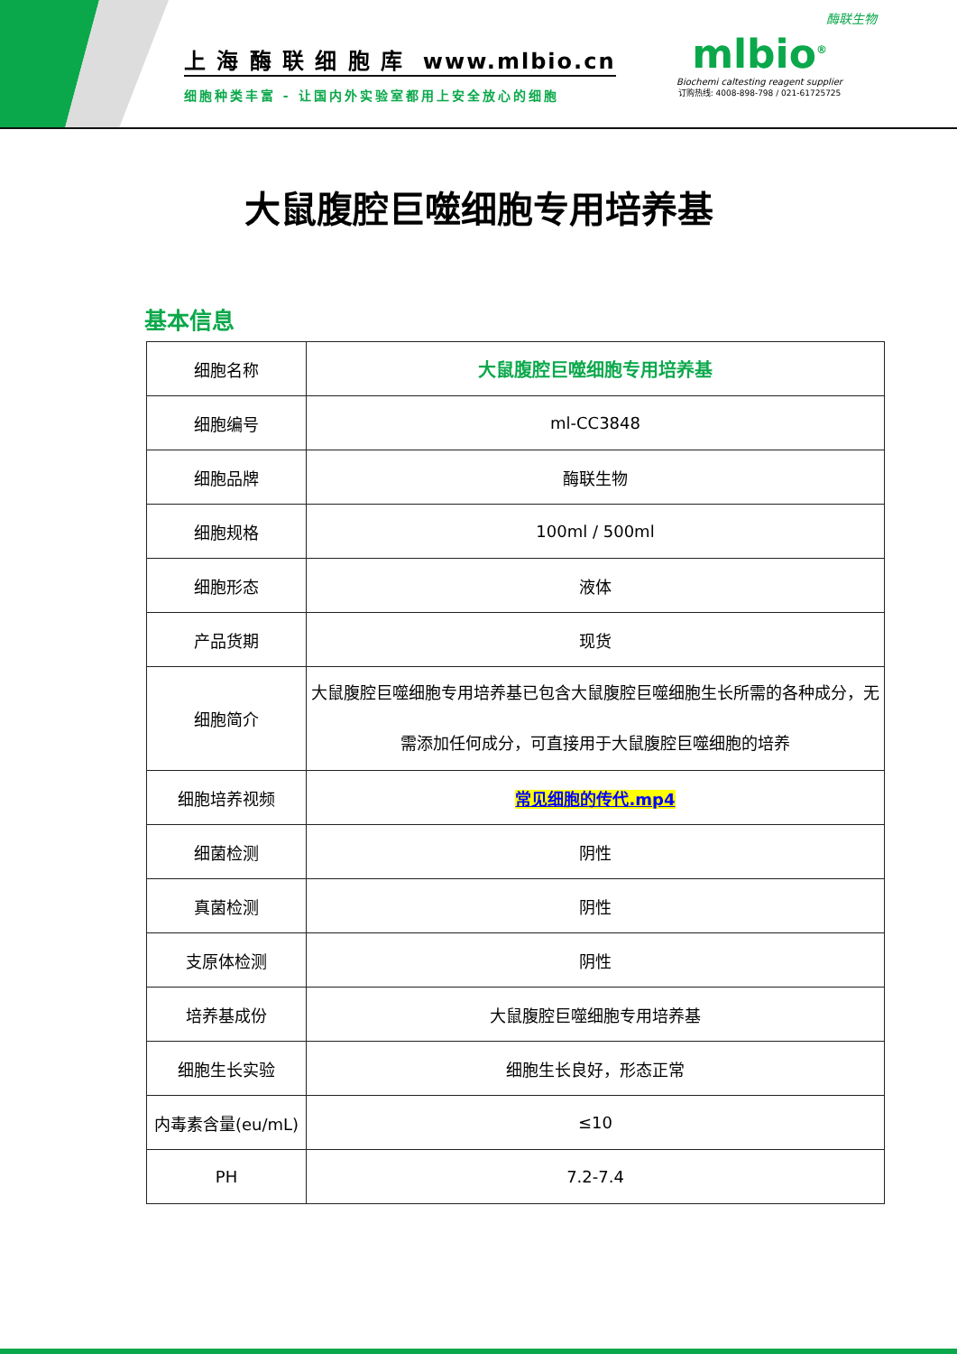上 海 酶 联 细 胞 库 www.mlbio.cn
细胞种类丰富 - 让国内外实验室都用上安全放心的细胞
酶联生物
mlbio<sup>®</sup>
Biochemi caltesting reagent supplier
订购热线: 4008-898-798 / 021-61725725
大鼠腹腔巨噬细胞专用培养基
基本信息
| 细胞名称 | 大鼠腹腔巨噬细胞专用培养基 |
| 细胞编号 | ml-CC3848 |
| 细胞品牌 | 酶联生物 |
| 细胞规格 | 100ml / 500ml |
| 细胞形态 | 液体 |
| 产品货期 | 现货 |
| 细胞简介 | 大鼠腹腔巨噬细胞专用培养基已包含大鼠腹腔巨噬细胞生长所需的各种成分，无需添加任何成分，可直接用于大鼠腹腔巨噬细胞的培养 |
| 细胞培养视频 | 常见细胞的传代.mp4 |
| 细菌检测 | 阴性 |
| 真菌检测 | 阴性 |
| 支原体检测 | 阴性 |
| 培养基成份 | 大鼠腹腔巨噬细胞专用培养基 |
| 细胞生长实验 | 细胞生长良好，形态正常 |
| 内毒素含量(eu/mL) | ≤10 |
| PH | 7.2-7.4 |